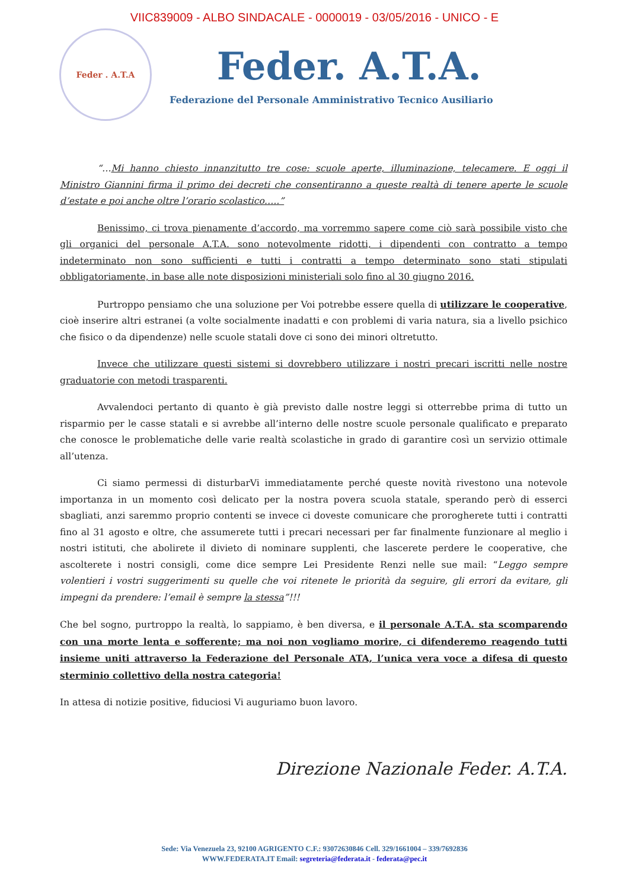VIIC839009 - ALBO SINDACALE - 0000019 - 03/05/2016 - UNICO - E
Feder . A.T.A
Feder. A.T.A.
Federazione del Personale Amministrativo Tecnico Ausiliario
“…Mi hanno chiesto innanzitutto tre cose: scuole aperte, illuminazione, telecamere. E oggi il Ministro Giannini firma il primo dei decreti che consentiranno a queste realtà di tenere aperte le scuole d’estate e poi anche oltre l’orario scolastico…..”
Benissimo, ci trova pienamente d’accordo, ma vorremmo sapere come ciò sarà possibile visto che gli organici del personale A.T.A. sono notevolmente ridotti, i dipendenti con contratto a tempo indeterminato non sono sufficienti e tutti i contratti a tempo determinato sono stati stipulati obbligatoriamente, in base alle note disposizioni ministeriali solo fino al 30 giugno 2016.
Purtroppo pensiamo che una soluzione per Voi potrebbe essere quella di utilizzare le cooperative, cioè inserire altri estranei (a volte socialmente inadatti e con problemi di varia natura, sia a livello psichico che fisico o da dipendenze) nelle scuole statali dove ci sono dei minori oltretutto.
Invece che utilizzare questi sistemi si dovrebbero utilizzare i nostri precari iscritti nelle nostre graduatorie con metodi trasparenti.
Avvalendoci pertanto di quanto è già previsto dalle nostre leggi si otterrebbe prima di tutto un risparmio per le casse statali e si avrebbe all’interno delle nostre scuole personale qualificato e preparato che conosce le problematiche delle varie realtà scolastiche in grado di garantire così un servizio ottimale all’utenza.
Ci siamo permessi di disturbarVi immediatamente perché queste novità rivestono una notevole importanza in un momento così delicato per la nostra povera scuola statale, sperando però di esserci sbagliati, anzi saremmo proprio contenti se invece ci doveste comunicare che prorogherete tutti i contratti fino al 31 agosto e oltre, che assumerete tutti i precari necessari per far finalmente funzionare al meglio i nostri istituti, che abolirete il divieto di nominare supplenti, che lascerete perdere le cooperative, che ascolterete i nostri consigli, come dice sempre Lei Presidente Renzi nelle sue mail: “Leggo sempre volentieri i vostri suggerimenti su quelle che voi ritenete le priorità da seguire, gli errori da evitare, gli impegni da prendere: l’email è sempre la stessa”!!!
Che bel sogno, purtroppo la realtà, lo sappiamo, è ben diversa, e il personale A.T.A. sta scomparendo con una morte lenta e sofferente; ma noi non vogliamo morire, ci difenderemo reagendo tutti insieme uniti attraverso la Federazione del Personale ATA, l’unica vera voce a difesa di questo sterminio collettivo della nostra categoria!
In attesa di notizie positive, fiduciosi Vi auguriamo buon lavoro.
Direzione Nazionale Feder. A.T.A.
Sede: Via Venezuela 23, 92100 AGRIGENTO C.F.: 93072630846 Cell. 329/1661004 – 339/7692836
WWW.FEDERATA.IT Email: segreteria@federata.it - federata@pec.it